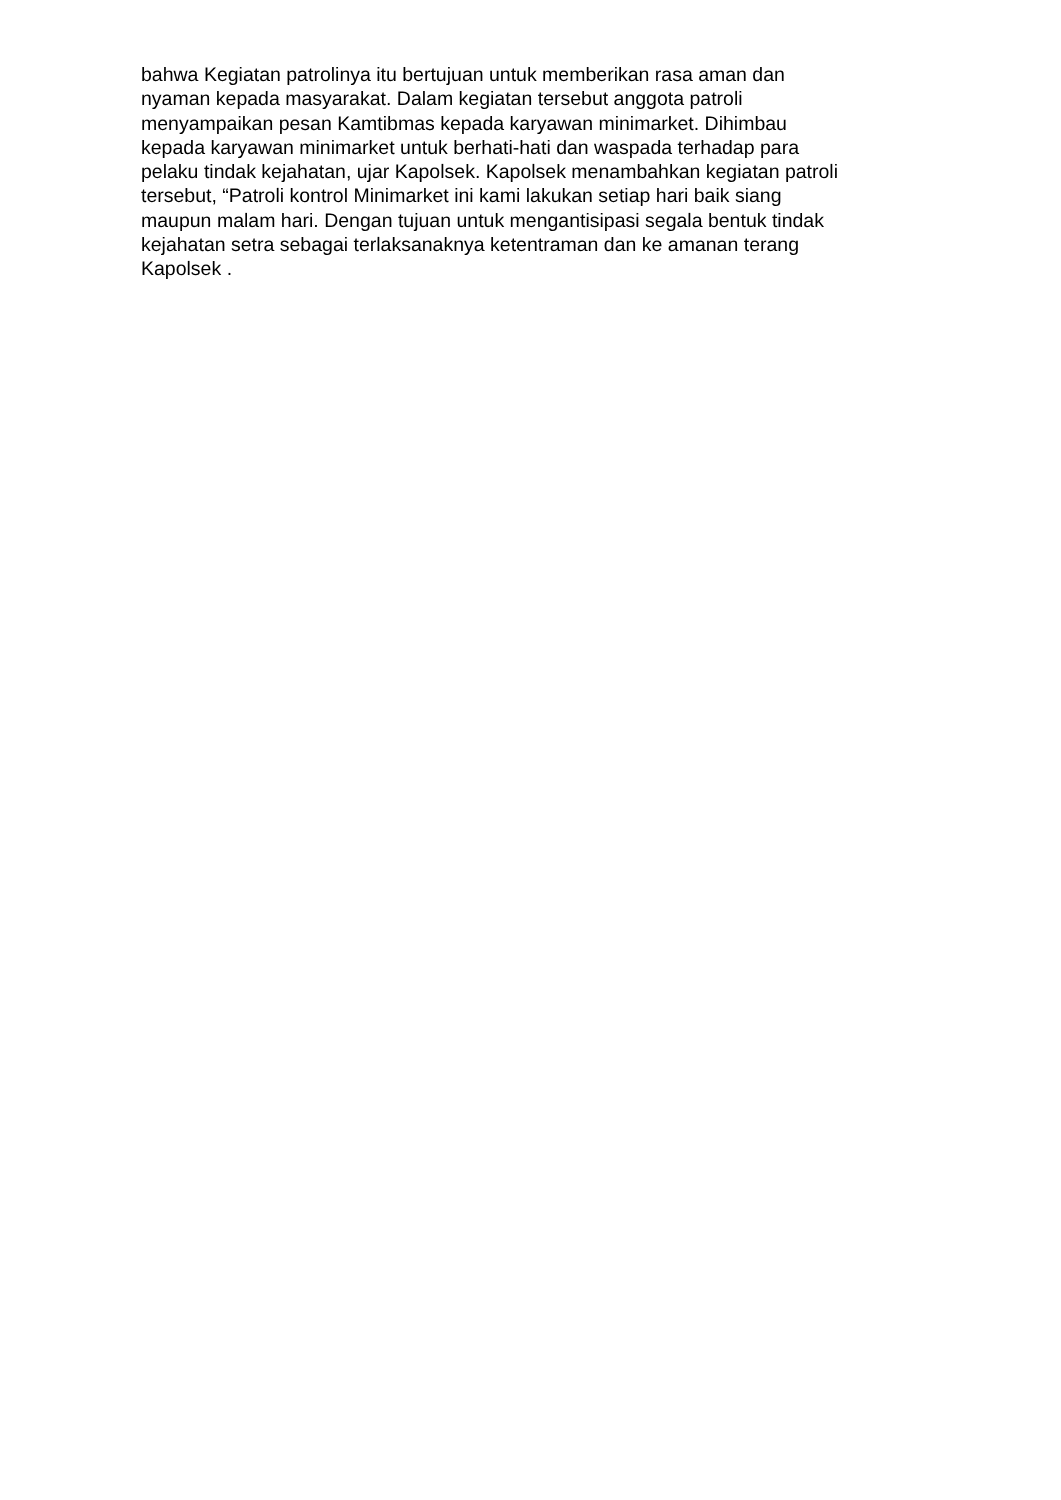bahwa Kegiatan patrolinya itu bertujuan untuk memberikan rasa aman dan
nyaman kepada masyarakat. Dalam kegiatan tersebut anggota patroli
menyampaikan pesan Kamtibmas kepada karyawan minimarket. Dihimbau
kepada karyawan minimarket untuk berhati-hati dan waspada terhadap para
pelaku tindak kejahatan, ujar Kapolsek. Kapolsek menambahkan kegiatan patroli
tersebut, “Patroli kontrol Minimarket ini kami lakukan setiap hari baik siang
maupun malam hari. Dengan tujuan untuk mengantisipasi segala bentuk tindak
kejahatan setra sebagai terlaksanaknya ketentraman dan ke amanan terang
Kapolsek .